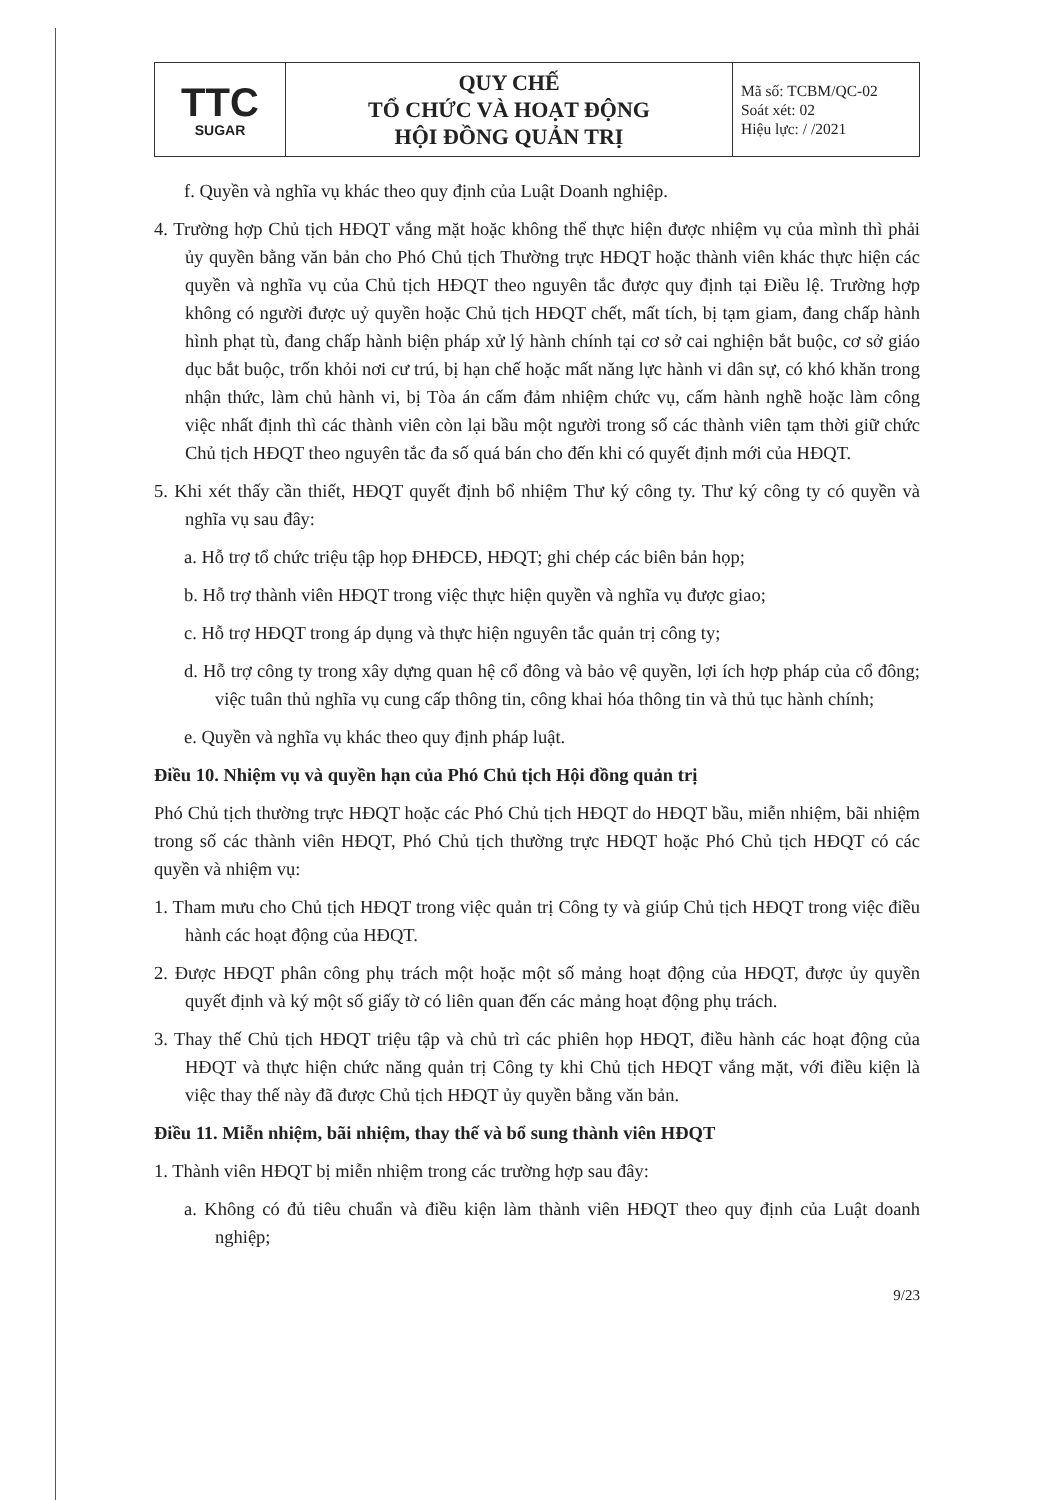| TTC SUGAR | QUY CHẾ TỔ CHỨC VÀ HOẠT ĐỘNG HỘI ĐỒNG QUẢN TRỊ | Mã số: TCBM/QC-02 Soát xét: 02 Hiệu lực: / /2021 |
f. Quyền và nghĩa vụ khác theo quy định của Luật Doanh nghiệp.
4. Trường hợp Chủ tịch HĐQT vắng mặt hoặc không thể thực hiện được nhiệm vụ của mình thì phải ủy quyền bằng văn bản cho Phó Chủ tịch Thường trực HĐQT hoặc thành viên khác thực hiện các quyền và nghĩa vụ của Chủ tịch HĐQT theo nguyên tắc được quy định tại Điều lệ. Trường hợp không có người được uỷ quyền hoặc Chủ tịch HĐQT chết, mất tích, bị tạm giam, đang chấp hành hình phạt tù, đang chấp hành biện pháp xử lý hành chính tại cơ sở cai nghiện bắt buộc, cơ sở giáo dục bắt buộc, trốn khỏi nơi cư trú, bị hạn chế hoặc mất năng lực hành vi dân sự, có khó khăn trong nhận thức, làm chủ hành vi, bị Tòa án cấm đảm nhiệm chức vụ, cấm hành nghề hoặc làm công việc nhất định thì các thành viên còn lại bầu một người trong số các thành viên tạm thời giữ chức Chủ tịch HĐQT theo nguyên tắc đa số quá bán cho đến khi có quyết định mới của HĐQT.
5. Khi xét thấy cần thiết, HĐQT quyết định bổ nhiệm Thư ký công ty. Thư ký công ty có quyền và nghĩa vụ sau đây:
a. Hỗ trợ tổ chức triệu tập họp ĐHĐCĐ, HĐQT; ghi chép các biên bản họp;
b. Hỗ trợ thành viên HĐQT trong việc thực hiện quyền và nghĩa vụ được giao;
c. Hỗ trợ HĐQT trong áp dụng và thực hiện nguyên tắc quản trị công ty;
d. Hỗ trợ công ty trong xây dựng quan hệ cổ đông và bảo vệ quyền, lợi ích hợp pháp của cổ đông; việc tuân thủ nghĩa vụ cung cấp thông tin, công khai hóa thông tin và thủ tục hành chính;
e. Quyền và nghĩa vụ khác theo quy định pháp luật.
Điều 10. Nhiệm vụ và quyền hạn của Phó Chủ tịch Hội đồng quản trị
Phó Chủ tịch thường trực HĐQT hoặc các Phó Chủ tịch HĐQT do HĐQT bầu, miễn nhiệm, bãi nhiệm trong số các thành viên HĐQT, Phó Chủ tịch thường trực HĐQT hoặc Phó Chủ tịch HĐQT có các quyền và nhiệm vụ:
1. Tham mưu cho Chủ tịch HĐQT trong việc quản trị Công ty và giúp Chủ tịch HĐQT trong việc điều hành các hoạt động của HĐQT.
2. Được HĐQT phân công phụ trách một hoặc một số mảng hoạt động của HĐQT, được ủy quyền quyết định và ký một số giấy tờ có liên quan đến các mảng hoạt động phụ trách.
3. Thay thế Chủ tịch HĐQT triệu tập và chủ trì các phiên họp HĐQT, điều hành các hoạt động của HĐQT và thực hiện chức năng quản trị Công ty khi Chủ tịch HĐQT vắng mặt, với điều kiện là việc thay thế này đã được Chủ tịch HĐQT ủy quyền bằng văn bản.
Điều 11. Miễn nhiệm, bãi nhiệm, thay thế và bổ sung thành viên HĐQT
1. Thành viên HĐQT bị miễn nhiệm trong các trường hợp sau đây:
a. Không có đủ tiêu chuẩn và điều kiện làm thành viên HĐQT theo quy định của Luật doanh nghiệp;
9/23